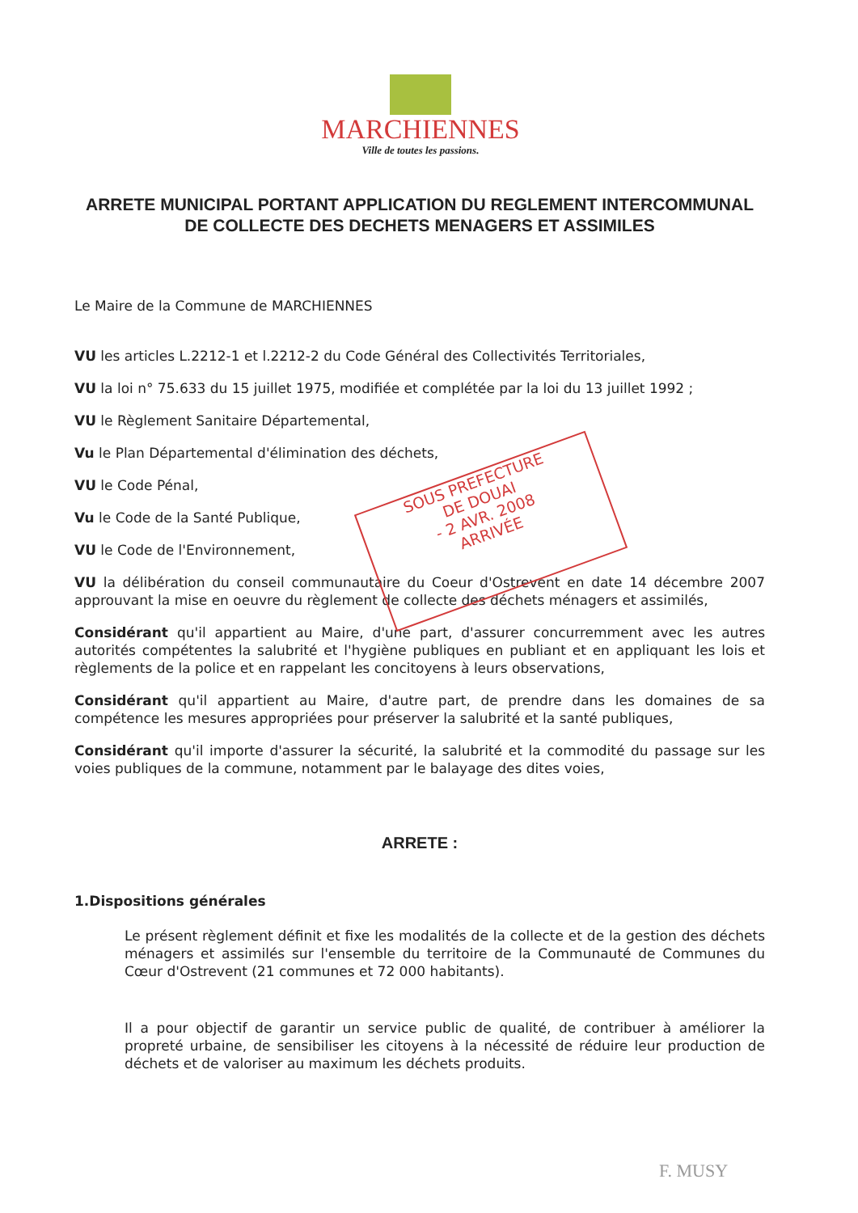MARCHIENNES
Ville de toutes les passions.
SOUS PREFECTURE
DE DOUAI
- 2 AVR. 2008
ARRIVÉE
ARRETE MUNICIPAL PORTANT APPLICATION DU REGLEMENT INTERCOMMUNAL DE COLLECTE DES DECHETS MENAGERS ET ASSIMILES
Le Maire de la Commune de MARCHIENNES
VU les articles L.2212-1 et l.2212-2 du Code Général des Collectivités Territoriales,
VU la loi n° 75.633 du 15 juillet 1975, modifiée et complétée par la loi du 13 juillet 1992 ;
VU le Règlement Sanitaire Départemental,
Vu le Plan Départemental d'élimination des déchets,
VU le Code Pénal,
Vu le Code de la Santé Publique,
VU le Code de l'Environnement,
VU la délibération du conseil communautaire du Coeur d'Ostrevent en date 14 décembre 2007 approuvant la mise en oeuvre du règlement de collecte des déchets ménagers et assimilés,
Considérant qu'il appartient au Maire, d'une part, d'assurer concurremment avec les autres autorités compétentes la salubrité et l'hygiène publiques en publiant et en appliquant les lois et règlements de la police et en rappelant les concitoyens à leurs observations,
Considérant qu'il appartient au Maire, d'autre part, de prendre dans les domaines de sa compétence les mesures appropriées pour préserver la salubrité et la santé publiques,
Considérant qu'il importe d'assurer la sécurité, la salubrité et la commodité du passage sur les voies publiques de la commune, notamment par le balayage des dites voies,
ARRETE :
1.Dispositions générales
Le présent règlement définit et fixe les modalités de la collecte et de la gestion des déchets ménagers et assimilés sur l'ensemble du territoire de la Communauté de Communes du Cœur d'Ostrevent (21 communes et 72 000 habitants).
Il a pour objectif de garantir un service public de qualité, de contribuer à améliorer la propreté urbaine, de sensibiliser les citoyens à la nécessité de réduire leur production de déchets et de valoriser au maximum les déchets produits.
F. MUSY